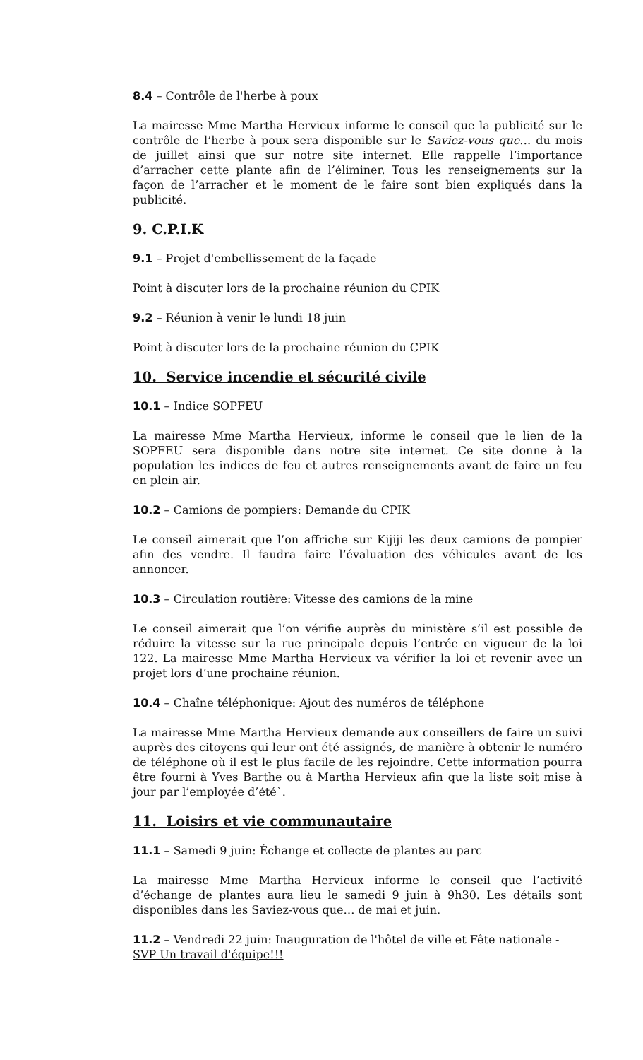8.4 – Contrôle de l'herbe à poux
La mairesse Mme Martha Hervieux informe le conseil que la publicité sur le contrôle de l’herbe à poux sera disponible sur le Saviez-vous que… du mois de juillet ainsi que sur notre site internet. Elle rappelle l’importance d’arracher cette plante afin de l’éliminer. Tous les renseignements sur la façon de l’arracher et le moment de le faire sont bien expliqués dans la publicité.
9. C.P.I.K
9.1 – Projet d'embellissement de la façade
Point à discuter lors de la prochaine réunion du CPIK
9.2 – Réunion à venir le lundi 18 juin
Point à discuter lors de la prochaine réunion du CPIK
10. Service incendie et sécurité civile
10.1 – Indice SOPFEU
La mairesse Mme Martha Hervieux, informe le conseil que le lien de la SOPFEU sera disponible dans notre site internet. Ce site donne à la population les indices de feu et autres renseignements avant de faire un feu en plein air.
10.2 – Camions de pompiers: Demande du CPIK
Le conseil aimerait que l’on affriche sur Kijiji les deux camions de pompier afin des vendre. Il faudra faire l’évaluation des véhicules avant de les annoncer.
10.3 – Circulation routière: Vitesse des camions de la mine
Le conseil aimerait que l’on vérifie auprès du ministère s’il est possible de réduire la vitesse sur la rue principale depuis l’entrée en vigueur de la loi 122. La mairesse Mme Martha Hervieux va vérifier la loi et revenir avec un projet lors d’une prochaine réunion.
10.4 – Chaîne téléphonique: Ajout des numéros de téléphone
La mairesse Mme Martha Hervieux demande aux conseillers de faire un suivi auprès des citoyens qui leur ont été assignés, de manière à obtenir le numéro de téléphone où il est le plus facile de les rejoindre. Cette information pourra être fourni à Yves Barthe ou à Martha Hervieux afin que la liste soit mise à jour par l’employée d’été`.
11. Loisirs et vie communautaire
11.1 – Samedi 9 juin: Échange et collecte de plantes au parc
La mairesse Mme Martha Hervieux informe le conseil que l’activité d’échange de plantes aura lieu le samedi 9 juin à 9h30. Les détails sont disponibles dans les Saviez-vous que… de mai et juin.
11.2 – Vendredi 22 juin: Inauguration de l'hôtel de ville et Fête nationale - SVP Un travail d'équipe!!!